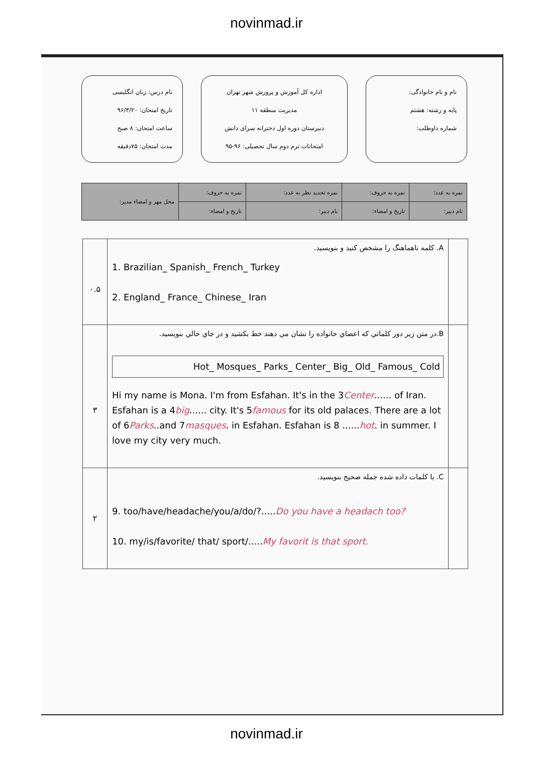novinmad.ir
نام و نام خانوادگی:
پایه و رشته: هشتم
شماره داوطلب:
اداره کل آموزش و پرورش شهر تهران
مدیریت منطقه ۱۱
دبیرستان دوره اول دخترانه سرای دانش
امتحانات ترم دوم سال تحصیلی: ۹۶-۹۵
نام درس: زبان انگلیسی
تاریخ امتحان: ۹۶/۳/۲۰
ساعت امتحان: ۸ صبح
مدت امتحان: ۷۵دقیقه
| نمره به عدد: | نمره به حروف: | نمره تجدید نظر به عدد: | نمره به حروف: | محل مهر و امضاء مدیر: |
| نام دبیر: | تاریخ و امضاء: | نام دبیر: | تاریخ و امضاء: | |
| | A. کلمه ناهماهنگ را مشخص کنید و بنویسید. 1. Brazilian_ Spanish_ French_ Turkey 2. England_ France_ Chinese_ Iran | ۰.۵ |
| | B.در متن زیر دور کلماتي که اعضاي خانواده را نشان مي دهند خط بکشید و در جاي خالي بنویسید. Hot_ Mosques_ Parks_ Center_ Big_ Old_ Famous_ Cold Hi my name is Mona. I'm from Esfahan. It's in the 3 Center ...... of Iran. Esfahan is a 4 big ...... city. It's 5 famous for its old palaces. There are a lot of 6 Parks ..and 7 masques . in Esfahan. Esfahan is 8 ...... hot . in summer. I love my city very much. | ۳ |
| | C. با کلمات داده شده جمله صحیح بنویسید. 9. too/have/headache/you/a/do/?..... Do you have a headach too? 10. my/is/favorite/ that/ sport/..... My favorit is that sport. | ۲ |
novinmad.ir